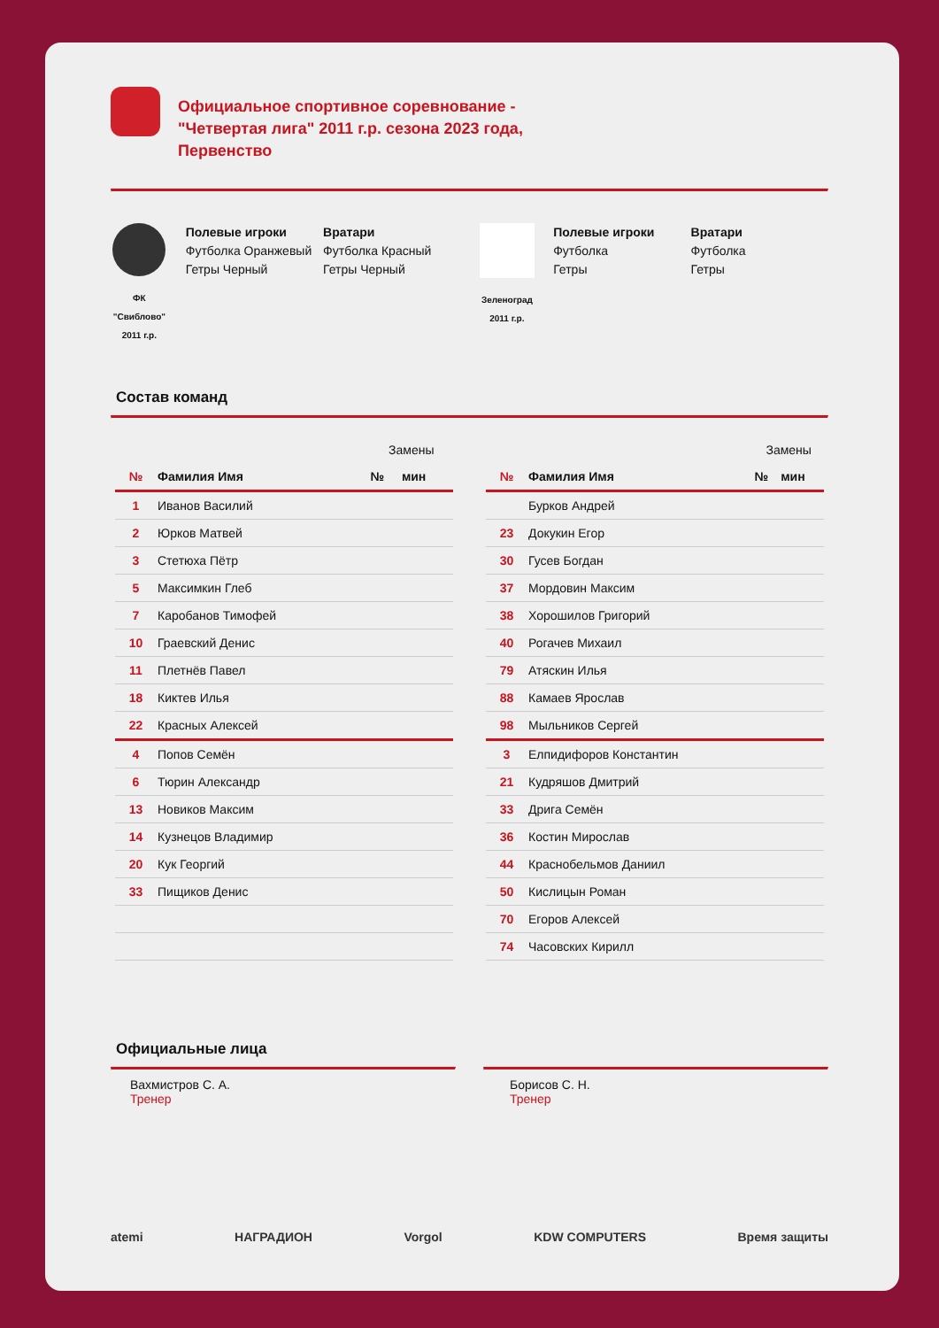Официальное спортивное соревнование - "Четвертая лига" 2011 г.р. сезона 2023 года, Первенство
ФК "Свиблово" 2011 г.р.
Полевые игроки
Футболка Оранжевый
Гетры Черный
Вратари
Футболка Красный
Гетры Черный
Зеленоград 2011 г.р.
Полевые игроки
Футболка
Гетры
Вратари
Футболка
Гетры
Состав команд
| | | Замены | |
| № | Фамилия Имя | № | мин |
| 1 | Иванов Василий | | |
| 2 | Юрков Матвей | | |
| 3 | Стетюха Пётр | | |
| 5 | Максимкин Глеб | | |
| 7 | Каробанов Тимофей | | |
| 10 | Граевский Денис | | |
| 11 | Плетнёв Павел | | |
| 18 | Киктев Илья | | |
| 22 | Красных Алексей | | |
| 4 | Попов Семён | | |
| 6 | Тюрин Александр | | |
| 13 | Новиков Максим | | |
| 14 | Кузнецов Владимир | | |
| 20 | Кук Георгий | | |
| 33 | Пищиков Денис | | |
| | | Замены | |
| № | Фамилия Имя | № | мин |
| | Бурков Андрей | | |
| 23 | Докукин Егор | | |
| 30 | Гусев Богдан | | |
| 37 | Мордовин Максим | | |
| 38 | Хорошилов Григорий | | |
| 40 | Рогачев Михаил | | |
| 79 | Атяскин Илья | | |
| 88 | Камаев Ярослав | | |
| 98 | Мыльников Сергей | | |
| 3 | Елпидифоров Константин | | |
| 21 | Кудряшов Дмитрий | | |
| 33 | Дрига Семён | | |
| 36 | Костин Мирослав | | |
| 44 | Краснобельмов Даниил | | |
| 50 | Кислицын Роман | | |
| 70 | Егоров Алексей | | |
| 74 | Часовских Кирилл | | |
Официальные лица
Вахмистров С. А.
Тренер
Борисов С. Н.
Тренер
atemi НАГРАДИОН Vorgol KDW COMPUTERS Время защиты